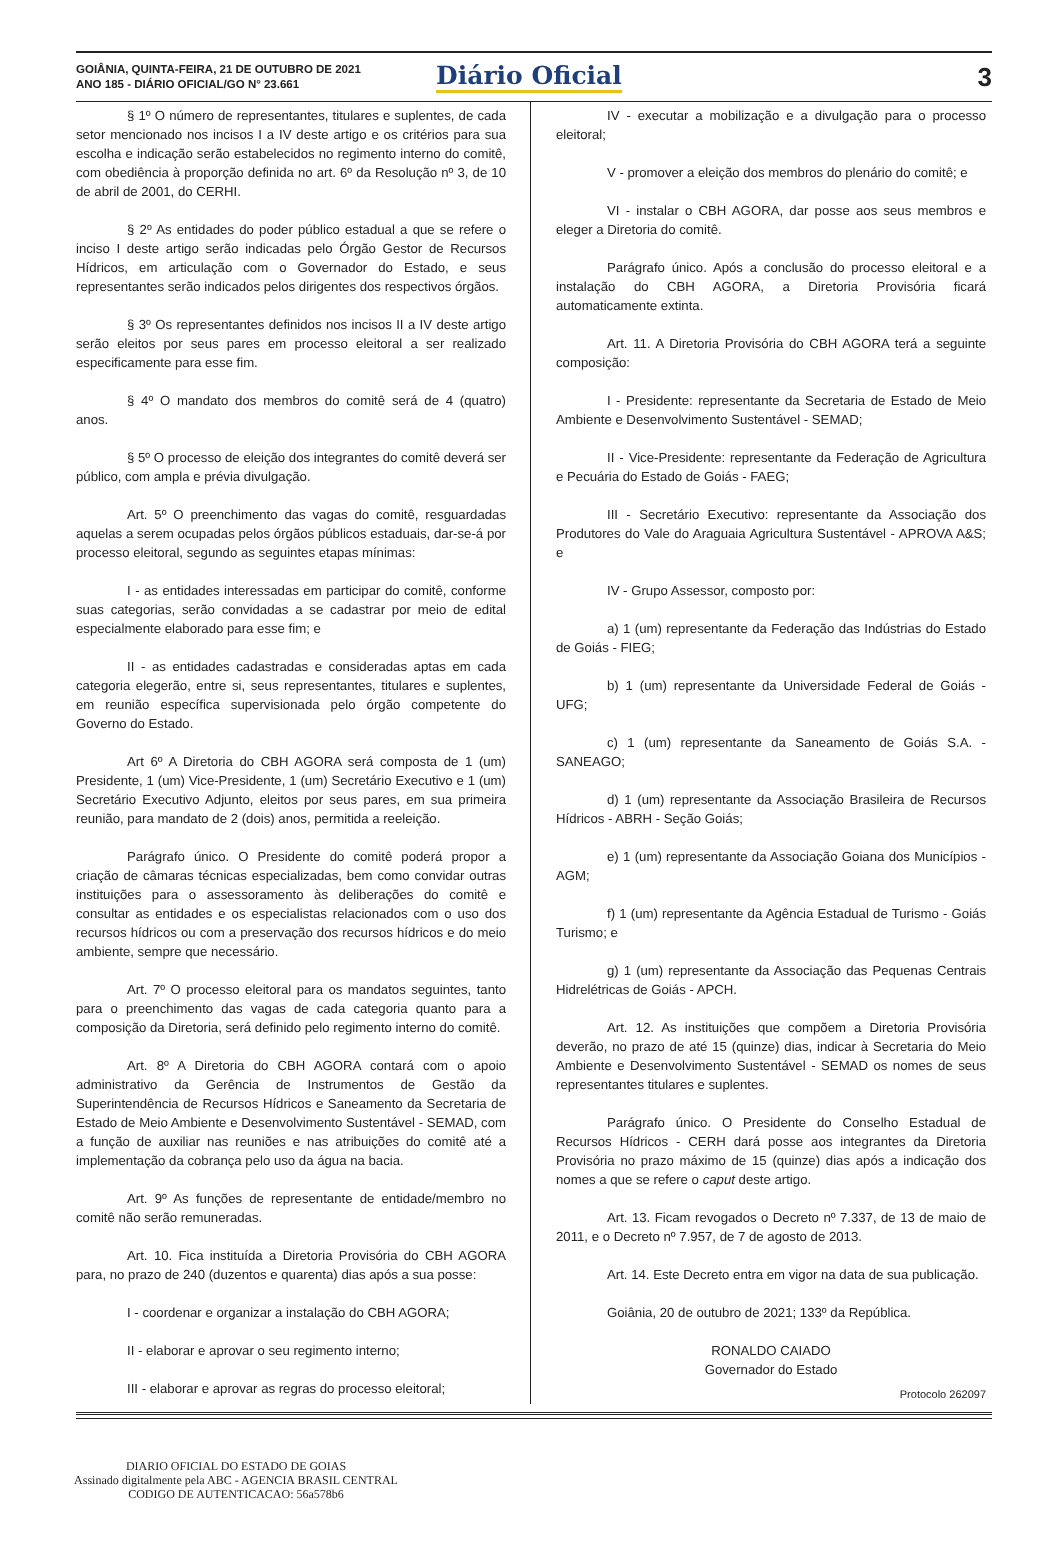GOIÂNIA, QUINTA-FEIRA, 21 DE OUTUBRO DE 2021
ANO 185 - DIÁRIO OFICIAL/GO N° 23.661
Diário Oficial 3
§ 1º O número de representantes, titulares e suplentes, de cada setor mencionado nos incisos I a IV deste artigo e os critérios para sua escolha e indicação serão estabelecidos no regimento interno do comitê, com obediência à proporção definida no art. 6º da Resolução nº 3, de 10 de abril de 2001, do CERHI.
§ 2º As entidades do poder público estadual a que se refere o inciso I deste artigo serão indicadas pelo Órgão Gestor de Recursos Hídricos, em articulação com o Governador do Estado, e seus representantes serão indicados pelos dirigentes dos respectivos órgãos.
§ 3º Os representantes definidos nos incisos II a IV deste artigo serão eleitos por seus pares em processo eleitoral a ser realizado especificamente para esse fim.
§ 4º O mandato dos membros do comitê será de 4 (quatro) anos.
§ 5º O processo de eleição dos integrantes do comitê deverá ser público, com ampla e prévia divulgação.
Art. 5º O preenchimento das vagas do comitê, resguardadas aquelas a serem ocupadas pelos órgãos públicos estaduais, dar-se-á por processo eleitoral, segundo as seguintes etapas mínimas:
I - as entidades interessadas em participar do comitê, conforme suas categorias, serão convidadas a se cadastrar por meio de edital especialmente elaborado para esse fim; e
II - as entidades cadastradas e consideradas aptas em cada categoria elegerão, entre si, seus representantes, titulares e suplentes, em reunião específica supervisionada pelo órgão competente do Governo do Estado.
Art 6º A Diretoria do CBH AGORA será composta de 1 (um) Presidente, 1 (um) Vice-Presidente, 1 (um) Secretário Executivo e 1 (um) Secretário Executivo Adjunto, eleitos por seus pares, em sua primeira reunião, para mandato de 2 (dois) anos, permitida a reeleição.
Parágrafo único. O Presidente do comitê poderá propor a criação de câmaras técnicas especializadas, bem como convidar outras instituições para o assessoramento às deliberações do comitê e consultar as entidades e os especialistas relacionados com o uso dos recursos hídricos ou com a preservação dos recursos hídricos e do meio ambiente, sempre que necessário.
Art. 7º O processo eleitoral para os mandatos seguintes, tanto para o preenchimento das vagas de cada categoria quanto para a composição da Diretoria, será definido pelo regimento interno do comitê.
Art. 8º A Diretoria do CBH AGORA contará com o apoio administrativo da Gerência de Instrumentos de Gestão da Superintendência de Recursos Hídricos e Saneamento da Secretaria de Estado de Meio Ambiente e Desenvolvimento Sustentável - SEMAD, com a função de auxiliar nas reuniões e nas atribuições do comitê até a implementação da cobrança pelo uso da água na bacia.
Art. 9º As funções de representante de entidade/membro no comitê não serão remuneradas.
Art. 10. Fica instituída a Diretoria Provisória do CBH AGORA para, no prazo de 240 (duzentos e quarenta) dias após a sua posse:
I - coordenar e organizar a instalação do CBH AGORA;
II - elaborar e aprovar o seu regimento interno;
III - elaborar e aprovar as regras do processo eleitoral;
IV - executar a mobilização e a divulgação para o processo eleitoral;
V - promover a eleição dos membros do plenário do comitê; e
VI - instalar o CBH AGORA, dar posse aos seus membros e eleger a Diretoria do comitê.
Parágrafo único. Após a conclusão do processo eleitoral e a instalação do CBH AGORA, a Diretoria Provisória ficará automaticamente extinta.
Art. 11. A Diretoria Provisória do CBH AGORA terá a seguinte composição:
I - Presidente: representante da Secretaria de Estado de Meio Ambiente e Desenvolvimento Sustentável - SEMAD;
II - Vice-Presidente: representante da Federação de Agricultura e Pecuária do Estado de Goiás - FAEG;
III - Secretário Executivo: representante da Associação dos Produtores do Vale do Araguaia Agricultura Sustentável - APROVA A&S; e
IV - Grupo Assessor, composto por:
a) 1 (um) representante da Federação das Indústrias do Estado de Goiás - FIEG;
b) 1 (um) representante da Universidade Federal de Goiás - UFG;
c) 1 (um) representante da Saneamento de Goiás S.A. - SANEAGO;
d) 1 (um) representante da Associação Brasileira de Recursos Hídricos - ABRH - Seção Goiás;
e) 1 (um) representante da Associação Goiana dos Municípios - AGM;
f) 1 (um) representante da Agência Estadual de Turismo - Goiás Turismo; e
g) 1 (um) representante da Associação das Pequenas Centrais Hidrelétricas de Goiás - APCH.
Art. 12. As instituições que compõem a Diretoria Provisória deverão, no prazo de até 15 (quinze) dias, indicar à Secretaria do Meio Ambiente e Desenvolvimento Sustentável - SEMAD os nomes de seus representantes titulares e suplentes.
Parágrafo único. O Presidente do Conselho Estadual de Recursos Hídricos - CERH dará posse aos integrantes da Diretoria Provisória no prazo máximo de 15 (quinze) dias após a indicação dos nomes a que se refere o caput deste artigo.
Art. 13. Ficam revogados o Decreto nº 7.337, de 13 de maio de 2011, e o Decreto nº 7.957, de 7 de agosto de 2013.
Art. 14. Este Decreto entra em vigor na data de sua publicação.
Goiânia, 20 de outubro de 2021; 133º da República.
RONALDO CAIADO
Governador do Estado
Protocolo 262097
DIARIO OFICIAL DO ESTADO DE GOIAS
Assinado digitalmente pela ABC - AGENCIA BRASIL CENTRAL
CODIGO DE AUTENTICACAO: 56a578b6